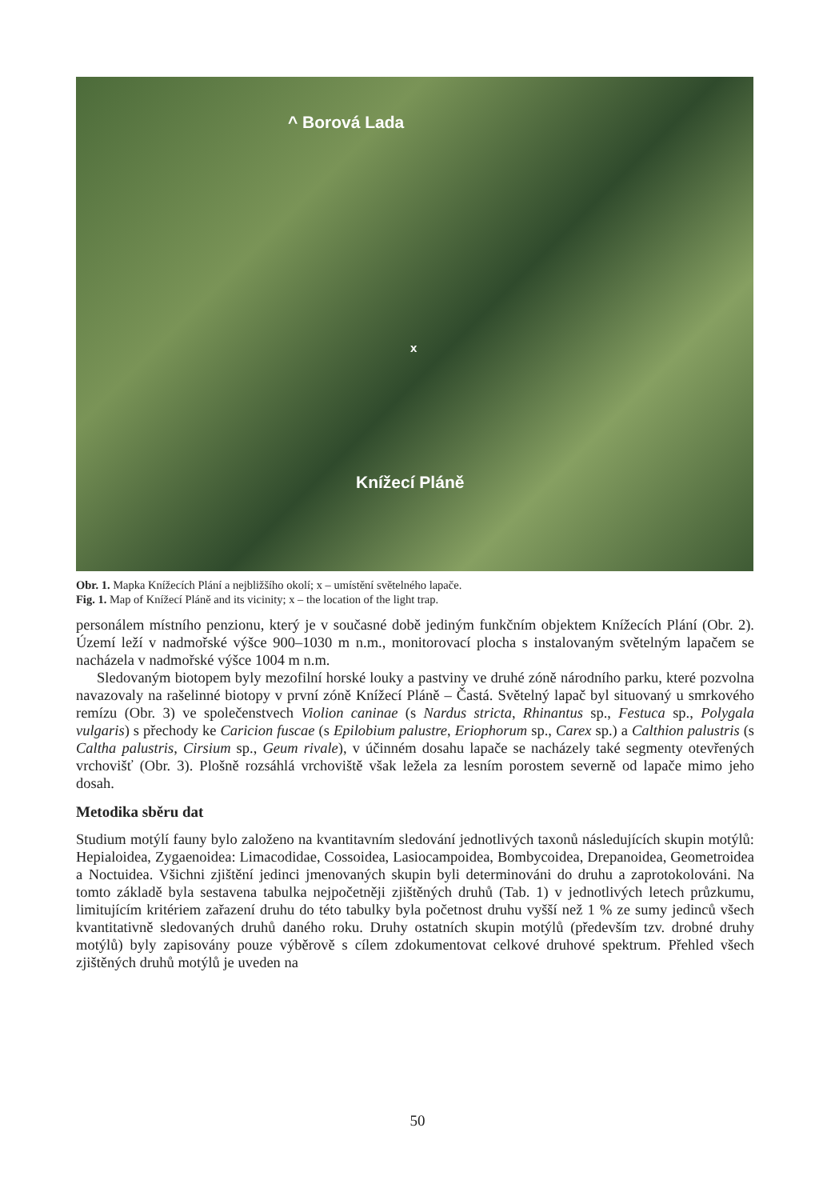^ Borová Lada
x
Knížecí Pláně
Obr. 1. Mapka Knížecích Plání a nejbližšího okolí; x – umístění světelného lapače.
Fig. 1. Map of Knížecí Pláně and its vicinity; x – the location of the light trap.
personálem místního penzionu, který je v současné době jediným funkčním objektem Knížecích Plání (Obr. 2). Území leží v nadmořské výšce 900–1030 m n.m., monitorovací plocha s instalovaným světelným lapačem se nacházela v nadmořské výšce 1004 m n.m.
Sledovaným biotopem byly mezofilní horské louky a pastviny ve druhé zóně národního parku, které pozvolna navazovaly na rašelinné biotopy v první zóně Knížecí Pláně – Častá. Světelný lapač byl situovaný u smrkového remízu (Obr. 3) ve společenstvech Violion caninae (s Nardus stricta, Rhinantus sp., Festuca sp., Polygala vulgaris) s přechody ke Caricion fuscae (s Epilobium palustre, Eriophorum sp., Carex sp.) a Calthion palustris (s Caltha palustris, Cirsium sp., Geum rivale), v účinném dosahu lapače se nacházely také segmenty otevřených vrchovišť (Obr. 3). Plošně rozsáhlá vrchoviště však ležela za lesním porostem severně od lapače mimo jeho dosah.
Metodika sběru dat
Studium motýlí fauny bylo založeno na kvantitavním sledování jednotlivých taxonů následujících skupin motýlů: Hepialoidea, Zygaenoidea: Limacodidae, Cossoidea, Lasiocampoidea, Bombycoidea, Drepanoidea, Geometroidea a Noctuidea. Všichni zjištění jedinci jmenovaných skupin byli determinováni do druhu a zaprotokolováni. Na tomto základě byla sestavena tabulka nejpočetněji zjištěných druhů (Tab. 1) v jednotlivých letech průzkumu, limitujícím kritériem zařazení druhu do této tabulky byla početnost druhu vyšší než 1 % ze sumy jedinců všech kvantitativně sledovaných druhů daného roku. Druhy ostatních skupin motýlů (především tzv. drobné druhy motýlů) byly zapisovány pouze výběrově s cílem zdokumentovat celkové druhové spektrum. Přehled všech zjištěných druhů motýlů je uveden na
50